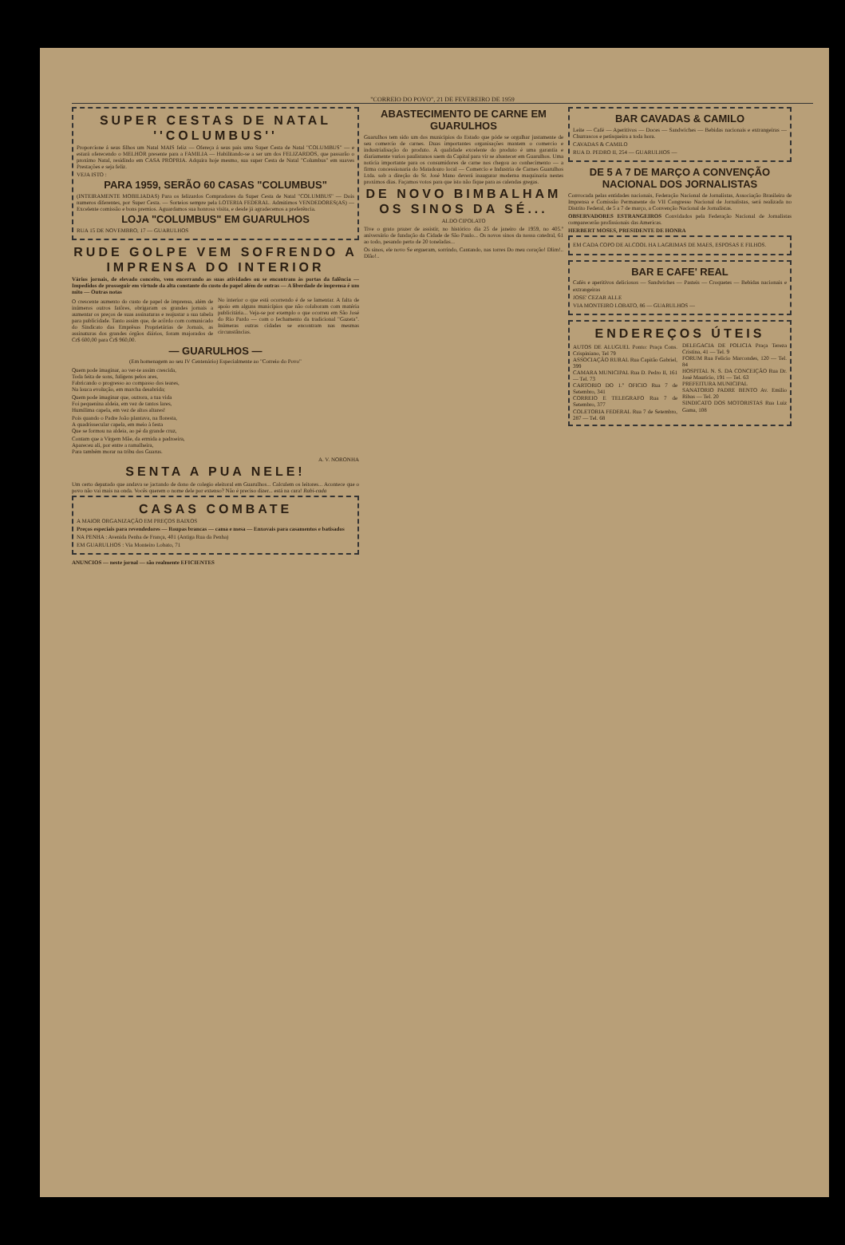"CORREIO DO POVO", 21 DE FEVEREIRO DE 1959
SUPER CESTAS DE NATAL ''COLUMBUS''
Proporcione á seus filhos um Natal MAIS feliz — Ofereça á seus pais uma Super Cesta de Natal "COLUMBUS" — e estará oferecendo o MELHOR presente para a FAMILIA — Habilitando-se a ser um dos FELIZARDOS, que passarão o proximo Natal, residindo em CASA PROPRIA. Adquira hoje mesmo, sua super Cesta de Natal "Columbus" em suaves Prestações e seja feliz.
VEJA ISTO :
PARA 1959, SERÃO 60 CASAS "COLUMBUS"
(INTEIRAMENTE MOBILIADAS) Para os felizardos Compradores da Super Cesta de Natal "COLUMBUS" — Dois numeros diferentes, por Super Cesta. — Sorteios sempre pela LOTERIA FEDERAL. Admitimos VENDEDORES(AS) — Excelente comissão e bons premios. Aguardamos sua honrosa visita, e desde já agradecemos a preferência.
LOJA "COLUMBUS" EM GUARULHOS
RUA 15 DE NOVEMBRO, 17 — GUARULHOS
RUDE GOLPE VEM SOFRENDO A IMPRENSA DO INTERIOR
Vários jornais, de elevado conceito, vem encerrando as suas atividades ou se encontram às portas da falência — Impedidos de prosseguir em virtude da alta constante do custo do papel além de outras — A liberdade de imprensa é um mito — Outras notas
O crescente aumento do custo de papel de imprensa, além de inúmeros outros fatôres, obrigaram os grandes jornais a aumentar os preços de suas assinaturas e reajustar a sua tabela para publicidade. Tanto assim que, de acôrdo com comunicado do Sindicato das Emprêsas Proprietárias de Jornais, as assinaturas dos grandes órgãos diários, foram majorados de Cr$ 600,00 para Cr$ 960,00.
No interior o que está ocorrendo é de se lamentar. A falta de apoio em alguns municípios que não colaboram com matéria publicitária... Veja-se por exemplo o que ocorreu em São José do Rio Pardo — com o fechamento da tradicional "Gazeta". Inúmeras outras cidades se encontram nas mesmas circunstâncias.
— GUARULHOS —
(Em homenagem ao seu IV Centenário) Especialmente ao "Correio do Povo"
Quem pode imaginar, ao ver-te assim crescida,
Toda feita de sons, fuligens pelos ares,
Fabricando o progresso ao compasso dos teares,
Na louca evolução, em marcha desabrida;
Quem pode imaginar que, outrora, a tua vida
Foi pequenina aldeia, em vez de tantos lares,
Humílima capela, em vez de altos altares!
Pois quando o Padre João plantava, na floresta,
A quadrissecular capela, em meio à festa
Que se formou na aldeia, ao pé da grande cruz,
Contam que a Virgem Mãe, da ermida a padroeira,
Apareceu ali, por entre a ramalheira,
Para também morar na tribu dos Guarus.
A. V. NORONHA
SENTA A PUA NELE!
Um certo deputado que andava se jactando de dono de colegio eleitoral em Guarulhos... Calculem os leitores... Acontece que o povo não vai mais na onda. Vocês querem o nome dele por extenso? Não é preciso dizer... está na cara! Rabi-cada
CASAS COMBATE
A MAIOR ORGANIZAÇÃO EM PREÇOS BAIXOS
Preços especiais para revendedores — Roupas brancas — cama e mesa — Enxovais para casamentos e batisados
NA PENHA : Avenida Penha de França, 401 (Antiga Rua da Penha)
EM GUARULHOS : Via Monteiro Lobato, 71
ANUNCIOS — neste jornal — são realmente EFICIENTES
ABASTECIMENTO DE CARNE EM GUARULHOS
Guarulhos tem sido um dos municipios do Estado que póde se orgulhar justamente de seu comercio de carnes. Duas importantes organisações mantem o comercio e industrialisação do produto. A qualidade excelente do produto é uma garantia e diariamente varios paulistanos saem da Capital para vir se abastecer em Guarulhos. Uma noticia importante para os consumidores de carne nos chegou ao conhecimento — a firma concessionaria do Matadouro local — Comercio e Industria de Carnes Guarulhos Ltda. sob a direção do Sr. José Mano deverá inaugurar moderna maquinaria nestes proximos dias. Façamos votos para que isto não fique para as calendas gregas.
DE NOVO BIMBALHAM OS SINOS DA SÉ...
ALDO CIPOLATO
Tive o grato prazer de assistir, no histórico dia 25 de janeiro de 1959, no 405.º aniversário de fundação da Cidade de São Paulo... Os novos sinos da nossa catedral, 61 ao todo, pesando perto de 20 toneladas...
Os sinos, ele novo Se ergueram, sorrindo, Cantando, nas torres Do meu coração! Dlim!.. Dlão!..
BAR CAVADAS & CAMILO
Leite — Café — Aperitivos — Doces — Sandwiches — Bebidas nacionais e extrangeiras — Churrascos e petisqueira a toda hora.
CAVADAS & CAMILO
RUA D. PEDRO II, 254 — GUARULHOS —
DE 5 A 7 DE MARÇO A CONVENÇÃO NACIONAL DOS JORNALISTAS
Convocada pelas entidades nacionais, Federação Nacional de Jornalistas, Associação Brasileira de Imprensa e Comissão Permanente do VII Congresso Nacional de Jornalistas, será realizada no Distrito Federal, de 5 a 7 de março, a Convenção Nacional de Jornalistas.
OBSERVADORES ESTRANGEIROS Convidados pela Federação Nacional de Jornalistas comparecerão profissionais das Americas.
HERBERT MOSES, PRESIDENTE DE HONRA
EM CADA COPO DE ALCOOL HA LAGRIMAS DE MAES, ESPOSAS E FILHOS.
BAR E CAFE' REAL
Cafés e aperitivos deliciosos — Sandwiches — Pasteis — Croquetes — Bebidas nacionais e extrangeiras
JOSE' CEZAR ALLE
VIA MONTEIRO LOBATO, 86 — GUARULHOS —
ENDEREÇOS ÚTEIS
AUTOS DE ALUGUEL Ponto: Praça Cons. Crispiniano, Tel 79
ASSOCIAÇÃO RURAL Rua Capitão Gabriel, 399
CAMARA MUNICIPAL Rua D. Pedro II, 161 — Tel. 73
CARTORIO DO 1.º OFICIO Rua 7 de Setembro, 341
CORREIO E TELEGRAFO Rua 7 de Setembro, 377
COLETORIA FEDERAL Rua 7 de Setembro, 287 — Tel. 68
DELEGACIA DE POLICIA Praça Tereza Cristina, 41 — Tel. 9
FORUM Rua Felicio Marcondes, 120 — Tel. 84
HOSPITAL N. S. DA CONCEIÇÃO Rua Dr. José Maurício, 191 — Tel. 63
PREFEITURA MUNICIPAL
SANATORIO PADRE BENTO Av. Emilio Ribas — Tel. 20
SINDICATO DOS MOTORISTAS Rua Luiz Gama, 108